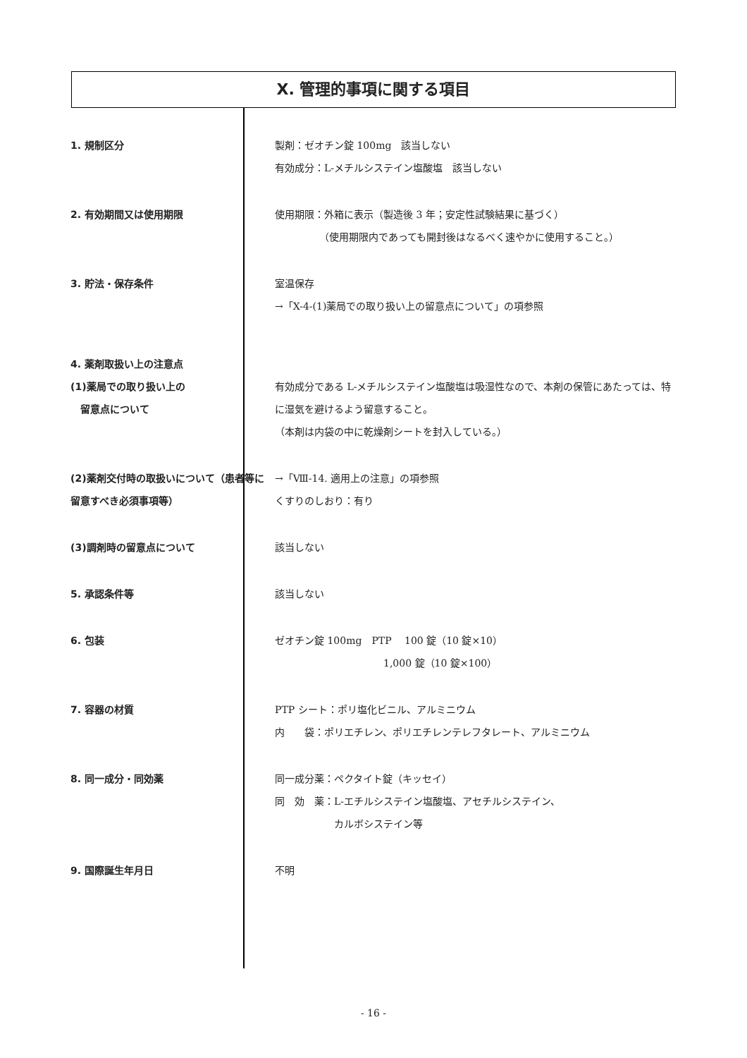X. 管理的事項に関する項目
1. 規制区分 製剤：ゼオチン錠 100mg　該当しない
有効成分：L-メチルシステイン塩酸塩　該当しない
2. 有効期間又は使用期限 使用期限：外箱に表示（製造後 3 年；安定性試験結果に基づく）
　　　　　（使用期限内であっても開封後はなるべく速やかに使用すること。）
3. 貯法・保存条件 室温保存
→「X-4-(1)薬局での取り扱い上の留意点について」の項参照
4. 薬剤取扱い上の注意点
(1)薬局での取り扱い上の
　留意点について
有効成分である L-メチルシステイン塩酸塩は吸湿性なので、本剤の保管にあたっては、特に湿気を避けるよう留意すること。
（本剤は内袋の中に乾燥剤シートを封入している。）
(2)薬剤交付時の取扱いについて（患者等に留意すべき必須事項等）
→「Ⅷ-14. 適用上の注意」の項参照
くすりのしおり：有り
(3)調剤時の留意点について 該当しない
5. 承認条件等 該当しない
6. 包装 ゼオチン錠 100mg　PTP　 100 錠（10 錠×10）
　　　　　　　　　　　1,000 錠（10 錠×100）
7. 容器の材質 PTP シート：ポリ塩化ビニル、アルミニウム
内　　袋：ポリエチレン、ポリエチレンテレフタレート、アルミニウム
8. 同一成分・同効薬 同一成分薬：ペクタイト錠（キッセイ）
同　効　薬：L-エチルシステイン塩酸塩、アセチルシステイン、
　　　　　　カルボシステイン等
9. 国際誕生年月日 不明
- 16 -